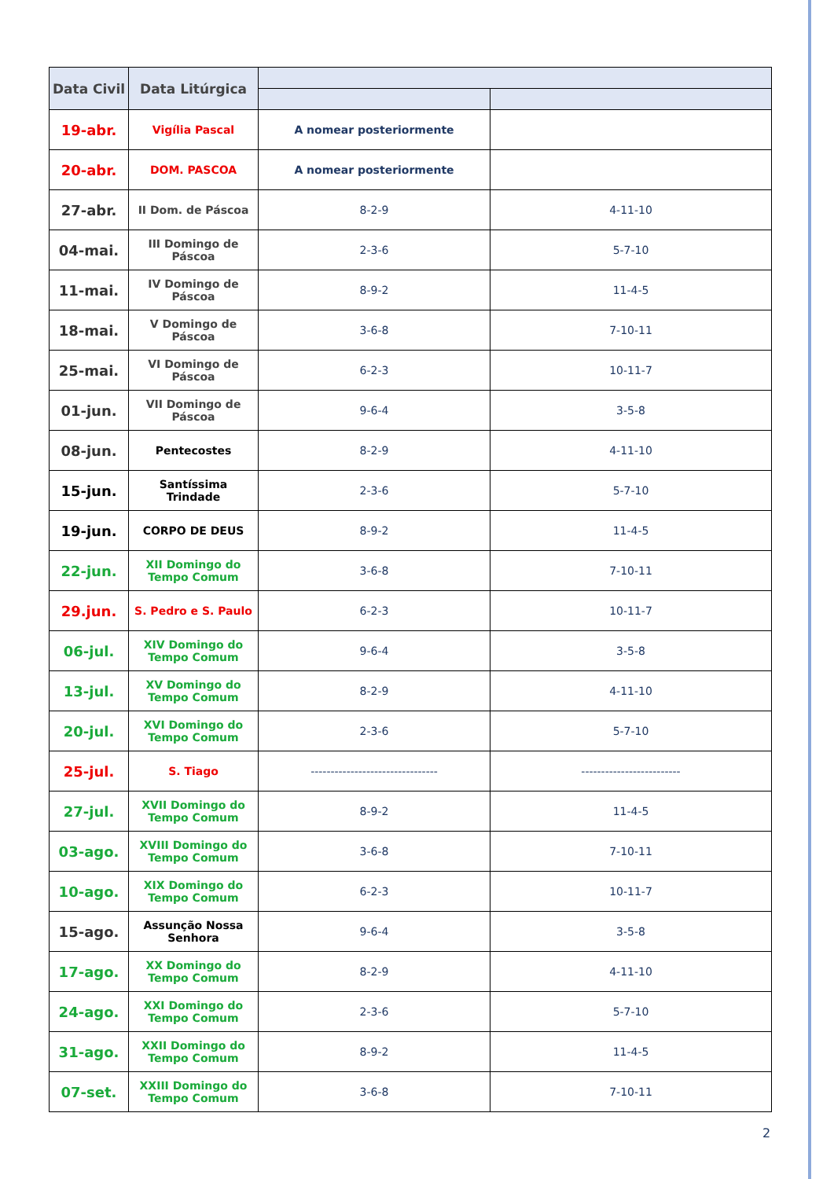| Data Civil | Data Litúrgica | | |
| --- | --- | --- | --- |
| 19-abr. | Vigília Pascal | A nomear posteriormente | |
| 20-abr. | DOM. PASCOA | A nomear posteriormente | |
| 27-abr. | II Dom. de Páscoa | 8-2-9 | 4-11-10 |
| 04-mai. | III Domingo de Páscoa | 2-3-6 | 5-7-10 |
| 11-mai. | IV Domingo de Páscoa | 8-9-2 | 11-4-5 |
| 18-mai. | V Domingo de Páscoa | 3-6-8 | 7-10-11 |
| 25-mai. | VI Domingo de Páscoa | 6-2-3 | 10-11-7 |
| 01-jun. | VII Domingo de Páscoa | 9-6-4 | 3-5-8 |
| 08-jun. | Pentecostes | 8-2-9 | 4-11-10 |
| 15-jun. | Santíssima Trindade | 2-3-6 | 5-7-10 |
| 19-jun. | CORPO DE DEUS | 8-9-2 | 11-4-5 |
| 22-jun. | XII Domingo do Tempo Comum | 3-6-8 | 7-10-11 |
| 29.jun. | S. Pedro e S. Paulo | 6-2-3 | 10-11-7 |
| 06-jul. | XIV Domingo do Tempo Comum | 9-6-4 | 3-5-8 |
| 13-jul. | XV Domingo do Tempo Comum | 8-2-9 | 4-11-10 |
| 20-jul. | XVI Domingo do Tempo Comum | 2-3-6 | 5-7-10 |
| 25-jul. | S. Tiago | -------------------------------- | ------------------------- |
| 27-jul. | XVII Domingo do Tempo Comum | 8-9-2 | 11-4-5 |
| 03-ago. | XVIII Domingo do Tempo Comum | 3-6-8 | 7-10-11 |
| 10-ago. | XIX Domingo do Tempo Comum | 6-2-3 | 10-11-7 |
| 15-ago. | Assunção Nossa Senhora | 9-6-4 | 3-5-8 |
| 17-ago. | XX Domingo do Tempo Comum | 8-2-9 | 4-11-10 |
| 24-ago. | XXI Domingo do Tempo Comum | 2-3-6 | 5-7-10 |
| 31-ago. | XXII Domingo do Tempo Comum | 8-9-2 | 11-4-5 |
| 07-set. | XXIII Domingo do Tempo Comum | 3-6-8 | 7-10-11 |
2